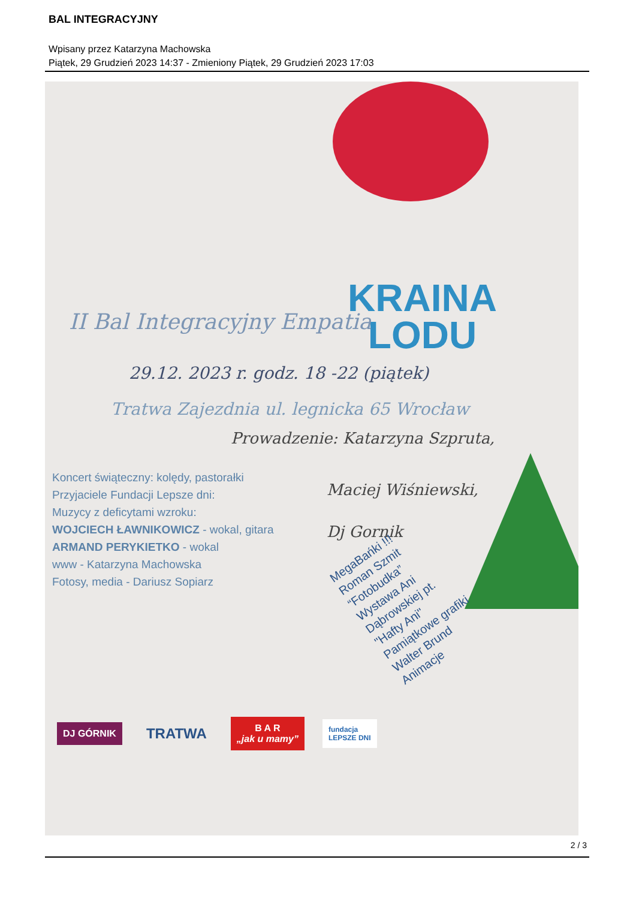BAL INTEGRACYJNY
Wpisany przez Katarzyna Machowska
Piątek, 29 Grudzień 2023 14:37 - Zmieniony Piątek, 29 Grudzień 2023 17:03
KRAINA
LODU
II Bal Integracyjny Empatia
29.12. 2023 r. godz. 18 -22 (piątek)
Tratwa Zajezdnia ul. legnicka 65 Wrocław
Prowadzenie: Katarzyna Szpruta,
Koncert świąteczny: kolędy, pastorałki
Przyjaciele Fundacji Lepsze dni:
Muzycy z deficytami wzroku:
WOJCIECH ŁAWNIKOWICZ - wokal, gitara
ARMAND PERYKIETKO - wokal
www - Katarzyna Machowska
Fotosy, media - Dariusz Sopiarz
Maciej Wiśniewski,
Dj Gornik
MegaBańki !!!
Roman Szmit
“Fotobudka”
Wystawa Ani
Dąbrowskiej pt.
"Hafty Ani"
Pamiątkowe grafiki
Walter Brund
Animacje
DJ GÓRNIK
TRATWA
B A R
„jak u mamy”
fundacja
LEPSZE DNI
2 / 3